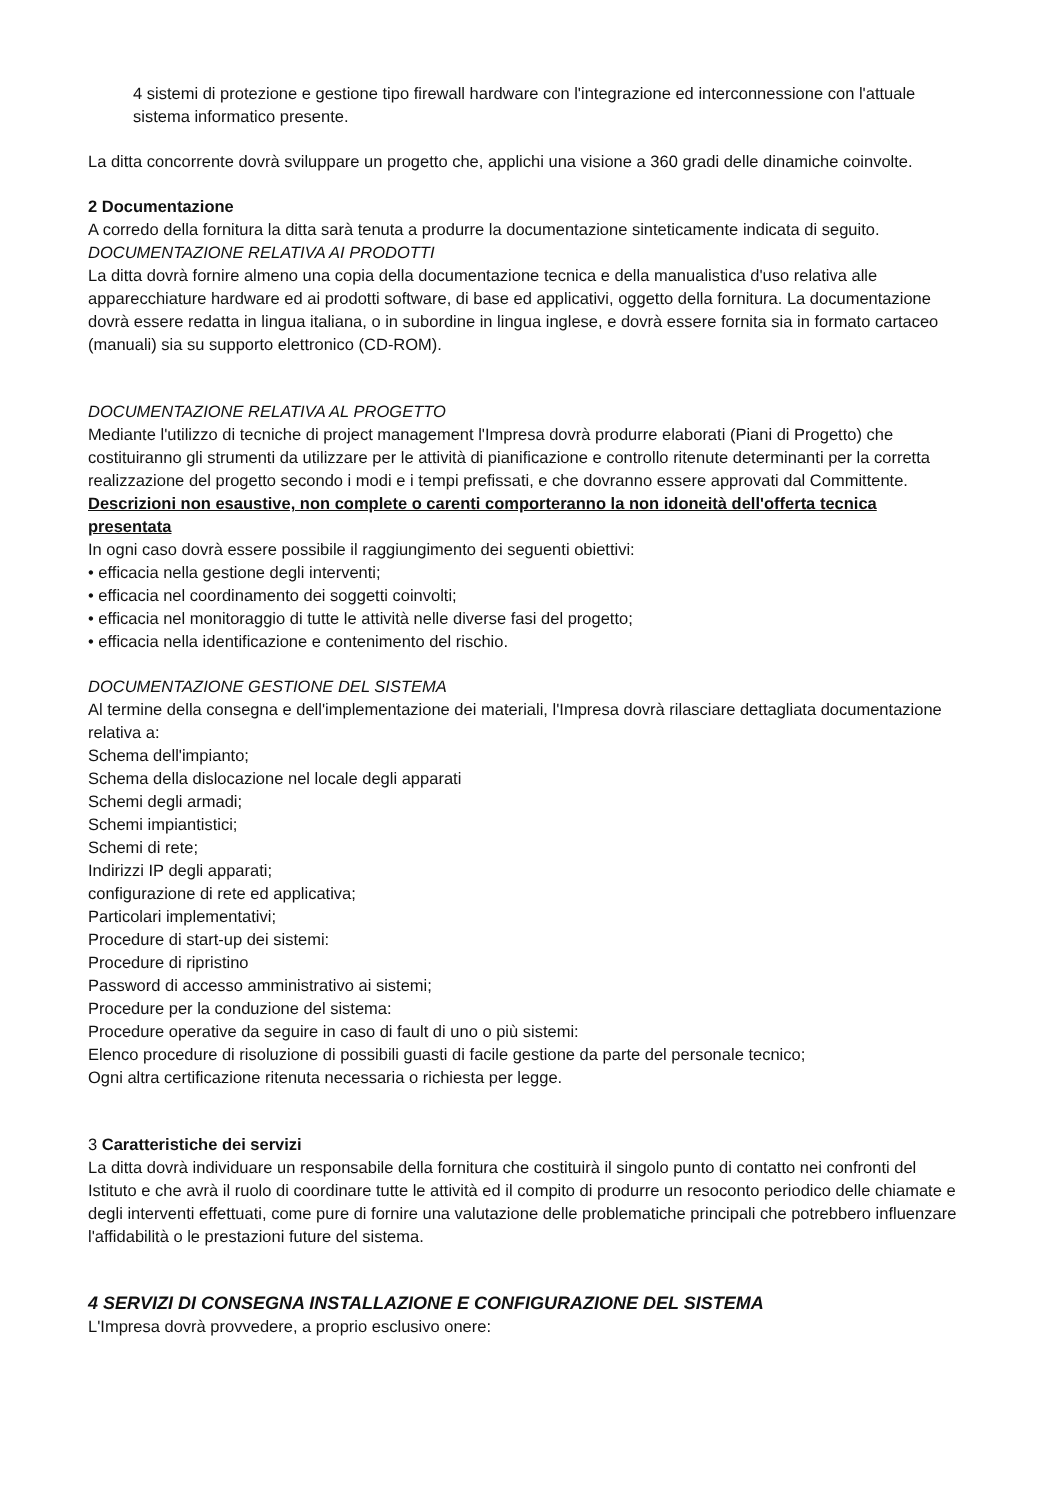4 sistemi di protezione e gestione tipo firewall hardware con l'integrazione ed interconnessione con l'attuale sistema informatico presente.
La ditta concorrente dovrà sviluppare un progetto che, applichi una visione a 360 gradi delle dinamiche coinvolte.
2 Documentazione
A corredo della fornitura la ditta sarà tenuta a produrre la documentazione sinteticamente indicata di seguito.
DOCUMENTAZIONE RELATIVA AI PRODOTTI
La ditta dovrà fornire almeno una copia della documentazione tecnica e della manualistica d'uso relativa alle apparecchiature hardware ed ai prodotti software, di base ed applicativi, oggetto della fornitura. La documentazione dovrà essere redatta in lingua italiana, o in subordine in lingua inglese, e dovrà essere fornita sia in formato cartaceo (manuali) sia su supporto elettronico (CD-ROM).
DOCUMENTAZIONE RELATIVA AL PROGETTO
Mediante l'utilizzo di tecniche di project management l'Impresa dovrà produrre elaborati (Piani di Progetto) che costituiranno gli strumenti da utilizzare per le attività di pianificazione e controllo ritenute determinanti per la corretta realizzazione del progetto secondo i modi e i tempi prefissati, e che dovranno essere approvati dal Committente.
Descrizioni non esaustive, non complete o carenti comporteranno la non idoneità dell'offerta tecnica presentata
In ogni caso dovrà essere possibile il raggiungimento dei seguenti obiettivi:
• efficacia nella gestione degli interventi;
• efficacia nel coordinamento dei soggetti coinvolti;
• efficacia nel monitoraggio di tutte le attività nelle diverse fasi del progetto;
• efficacia nella identificazione e contenimento del rischio.
DOCUMENTAZIONE GESTIONE DEL SISTEMA
Al termine della consegna e dell'implementazione dei materiali, l'Impresa dovrà rilasciare dettagliata documentazione relativa a:
Schema dell'impianto;
Schema della dislocazione nel locale degli apparati
Schemi degli armadi;
Schemi impiantistici;
Schemi di rete;
Indirizzi IP degli apparati;
configurazione di rete ed applicativa;
Particolari implementativi;
Procedure di start-up dei sistemi:
Procedure di ripristino
Password di accesso amministrativo ai sistemi;
Procedure per la conduzione del sistema:
Procedure operative da seguire in caso di fault di uno o più sistemi:
Elenco procedure di risoluzione di possibili guasti di facile gestione da parte del personale tecnico;
Ogni altra certificazione ritenuta necessaria o richiesta per legge.
3 Caratteristiche dei servizi
La ditta dovrà individuare un responsabile della fornitura che costituirà il singolo punto di contatto nei confronti del Istituto e che avrà il ruolo di coordinare tutte le attività ed il compito di produrre un resoconto periodico delle chiamate e degli interventi effettuati, come pure di fornire una valutazione delle problematiche principali che potrebbero influenzare l'affidabilità o le prestazioni future del sistema.
4 SERVIZI DI CONSEGNA INSTALLAZIONE E CONFIGURAZIONE DEL SISTEMA
L'Impresa dovrà provvedere, a proprio esclusivo onere: